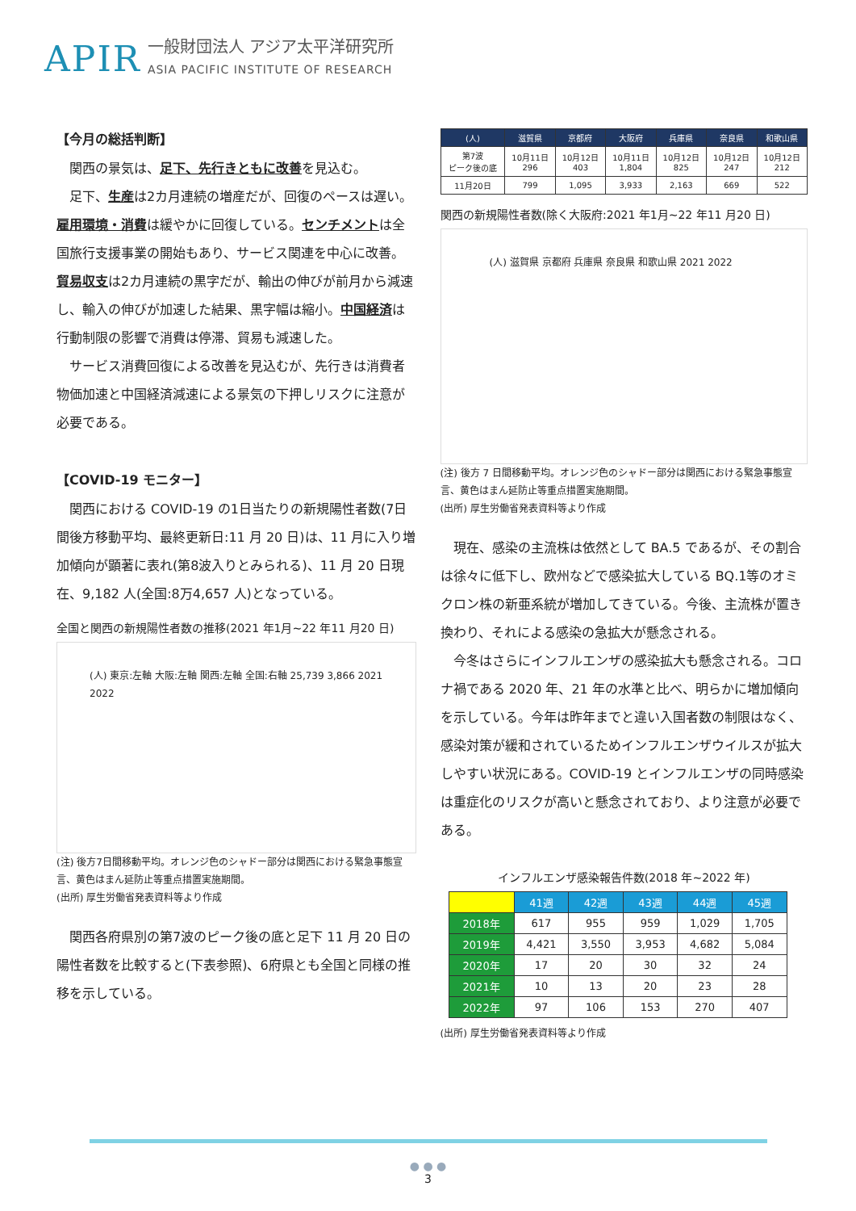APIR
一般財団法人 アジア太平洋研究所
ASIA PACIFIC INSTITUTE OF RESEARCH
【今月の総括判断】
関西の景気は、足下、先行きともに改善を見込む。
足下、生産は2カ月連続の増産だが、回復のペースは遅い。雇用環境・消費は緩やかに回復している。センチメントは全国旅行支援事業の開始もあり、サービス関連を中心に改善。貿易収支は2カ月連続の黒字だが、輸出の伸びが前月から減速し、輸入の伸びが加速した結果、黒字幅は縮小。中国経済は行動制限の影響で消費は停滞、貿易も減速した。
サービス消費回復による改善を見込むが、先行きは消費者物価加速と中国経済減速による景気の下押しリスクに注意が必要である。
【COVID-19 モニター】
関西における COVID-19 の1日当たりの新規陽性者数(7日間後方移動平均、最終更新日:11 月 20 日)は、11 月に入り増加傾向が顕著に表れ(第8波入りとみられる)、11 月 20 日現在、9,182 人(全国:8万4,657 人)となっている。
全国と関西の新規陽性者数の推移(2021 年1月~22 年11 月20 日)
(人) 東京:左軸 大阪:左軸 関西:左軸 全国:右軸 25,739 3,866 2021 2022
(注) 後方7日間移動平均。オレンジ色のシャドー部分は関西における緊急事態宣言、黄色はまん延防止等重点措置実施期間。
(出所) 厚生労働省発表資料等より作成
関西各府県別の第7波のピーク後の底と足下 11 月 20 日の陽性者数を比較すると(下表参照)、6府県とも全国と同様の推移を示している。
| (人) | 滋賀県 | 京都府 | 大阪府 | 兵庫県 | 奈良県 | 和歌山県 |
| --- | --- | --- | --- | --- | --- | --- |
| 第7波 ピーク後の底 | 10月11日 296 | 10月12日 403 | 10月11日 1,804 | 10月12日 825 | 10月12日 247 | 10月12日 212 |
| 11月20日 | 799 | 1,095 | 3,933 | 2,163 | 669 | 522 |
関西の新規陽性者数(除く大阪府:2021 年1月~22 年11 月20 日)
(人) 滋賀県 京都府 兵庫県 奈良県 和歌山県 2021 2022
(注) 後方 7 日間移動平均。オレンジ色のシャドー部分は関西における緊急事態宣言、黄色はまん延防止等重点措置実施期間。
(出所) 厚生労働省発表資料等より作成
現在、感染の主流株は依然として BA.5 であるが、その割合は徐々に低下し、欧州などで感染拡大している BQ.1等のオミクロン株の新亜系統が増加してきている。今後、主流株が置き換わり、それによる感染の急拡大が懸念される。
今冬はさらにインフルエンザの感染拡大も懸念される。コロナ禍である 2020 年、21 年の水準と比べ、明らかに増加傾向を示している。今年は昨年までと違い入国者数の制限はなく、感染対策が緩和されているためインフルエンザウイルスが拡大しやすい状況にある。COVID-19 とインフルエンザの同時感染は重症化のリスクが高いと懸念されており、より注意が必要である。
インフルエンザ感染報告件数(2018 年~2022 年)
| | 41週 | 42週 | 43週 | 44週 | 45週 |
| --- | --- | --- | --- | --- | --- |
| 2018年 | 617 | 955 | 959 | 1,029 | 1,705 |
| 2019年 | 4,421 | 3,550 | 3,953 | 4,682 | 5,084 |
| 2020年 | 17 | 20 | 30 | 32 | 24 |
| 2021年 | 10 | 13 | 20 | 23 | 28 |
| 2022年 | 97 | 106 | 153 | 270 | 407 |
(出所) 厚生労働省発表資料等より作成
● ● ●
3